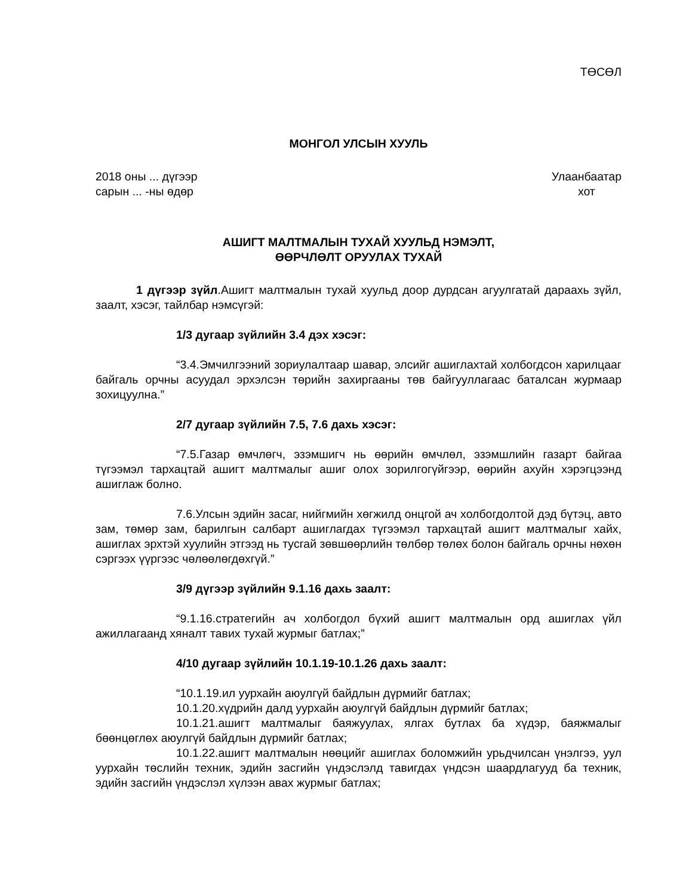ТӨСӨЛ
МОНГОЛ УЛСЫН ХУУЛЬ
2018 оны ... дүгээр
сарын ... -ны өдөр
Улаанбаатар
хот
АШИГТ МАЛТМАЛЫН ТУХАЙ ХУУЛЬД НЭМЭЛТ,
ӨӨРЧЛӨЛТ ОРУУЛАХ ТУХАЙ
1 дүгээр зүйл.Ашигт малтмалын тухай хуульд доор дурдсан агуулгатай дараахь зүйл, заалт, хэсэг, тайлбар нэмсүгэй:
1/3 дугаар зүйлийн 3.4 дэх хэсэг:
“3.4.Эмчилгээний зориулалтаар шавар, элсийг ашиглахтай холбогдсон харилцааг байгаль орчны асуудал эрхэлсэн төрийн захиргааны төв байгууллагаас баталсан журмаар зохицуулна.”
2/7 дугаар зүйлийн 7.5, 7.6 дахь хэсэг:
“7.5.Газар өмчлөгч, эзэмшигч нь өөрийн өмчлөл, эзэмшлийн газарт байгаа түгээмэл тархацтай ашигт малтмалыг ашиг олох зорилгогүйгээр, өөрийн ахуйн хэрэгцээнд ашиглаж болно.
7.6.Улсын эдийн засаг, нийгмийн хөгжилд онцгой ач холбогдолтой дэд бүтэц, авто зам, төмөр зам, барилгын салбарт ашиглагдах түгээмэл тархацтай ашигт малтмалыг хайх, ашиглах эрхтэй хуулийн этгээд нь тусгай зөвшөөрлийн төлбөр төлөх болон байгаль орчны нөхөн сэргээх үүргээс чөлөөлөгдөхгүй.”
3/9 дүгээр зүйлийн 9.1.16 дахь заалт:
“9.1.16.стратегийн ач холбогдол бүхий ашигт малтмалын орд ашиглах үйл ажиллагаанд хяналт тавих тухай журмыг батлах;”
4/10 дугаар зүйлийн 10.1.19-10.1.26 дахь заалт:
“10.1.19.ил уурхайн аюулгүй байдлын дүрмийг батлах;
10.1.20.хүдрийн далд уурхайн аюулгүй байдлын дүрмийг батлах;
10.1.21.ашигт малтмалыг баяжуулах, ялгах бутлах ба хүдэр, баяжмалыг бөөнцөглөх аюулгүй байдлын дүрмийг батлах;
10.1.22.ашигт малтмалын нөөцийг ашиглах боломжийн урьдчилсан үнэлгээ, уул уурхайн төслийн техник, эдийн засгийн үндэслэлд тавигдах үндсэн шаардлагууд ба техник, эдийн засгийн үндэслэл хүлээн авах журмыг батлах;